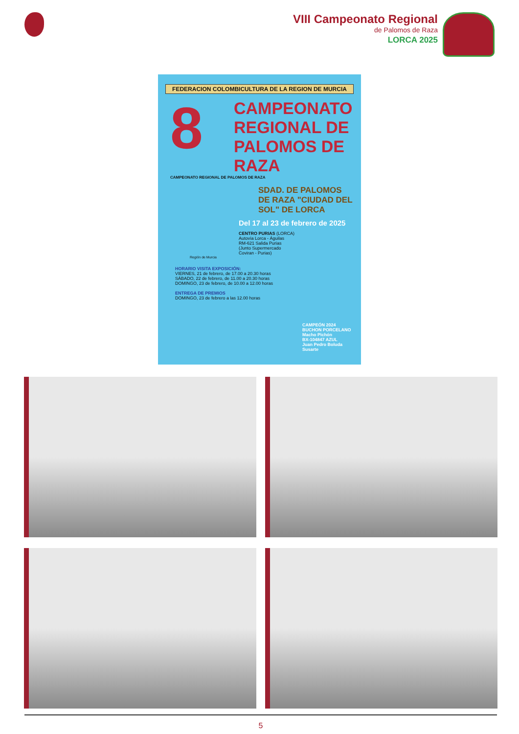VIII Campeonato Regional
de Palomos de Raza
LORCA 2025
FEDERACION COLOMBICULTURA DE LA REGION DE MURCIA
8
CAMPEONATO REGIONAL DE PALOMOS DE RAZA
CAMPEONATO REGIONAL DE PALOMOS DE RAZA
SDAD. DE PALOMOS DE RAZA "CIUDAD DEL SOL" DE LORCA
Del 17 al 23 de febrero de 2025
CENTRO PURIAS (LORCA)
Autovía Lorca - Águilas
RM-621 Salida Purias
(Junto Supermercado
Coviran - Purias)
Región de Murcia
HORARIO VISITA EXPOSICIÓN:
VIERNES, 21 de febrero, de 17.00 a 20.30 horas
SÁBADO, 22 de febrero, de 11.00 a 20.30 horas
DOMINGO, 23 de febrero, de 10.00 a 12.00 horas
ENTREGA DE PREMIOS
DOMINGO, 23 de febrero a las 12.00 horas
CAMPEÓN 2024
BUCHON PORCELANO
Macho Pichón
BX-104847 AZUL
Juan Pedro Boluda Susarte
5